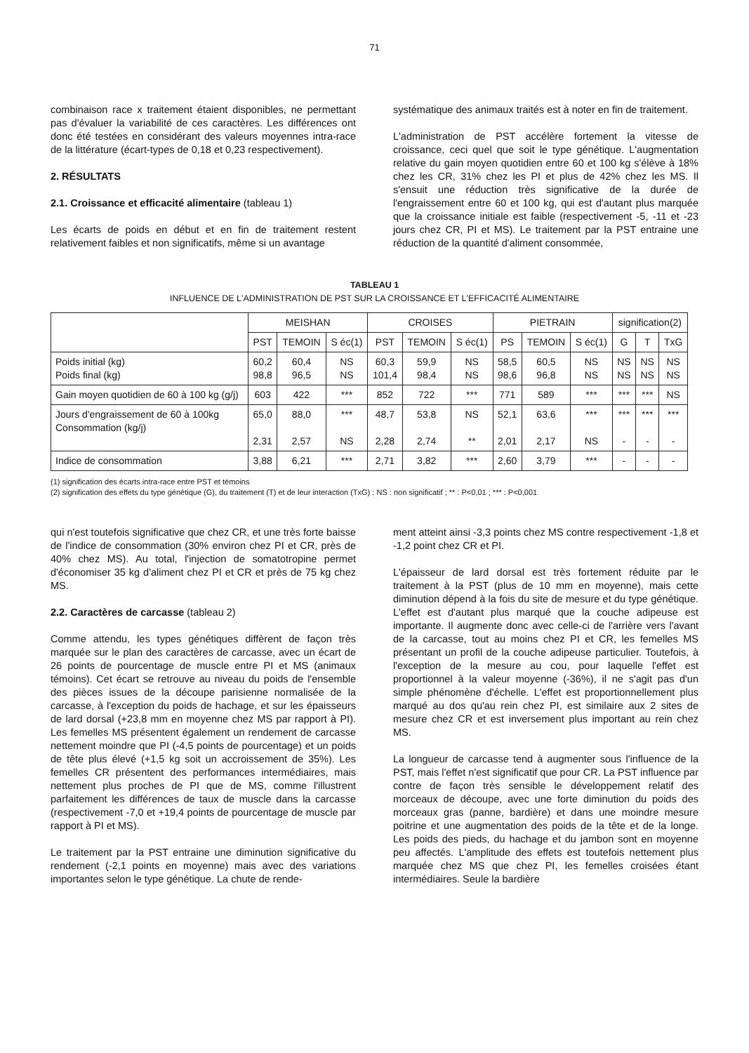71
combinaison race x traitement étaient disponibles, ne permettant pas d'évaluer la variabilité de ces caractères. Les différences ont donc été testées en considérant des valeurs moyennes intra-race de la littérature (écart-types de 0,18 et 0,23 respectivement).
2. RÉSULTATS
2.1. Croissance et efficacité alimentaire (tableau 1)
Les écarts de poids en début et en fin de traitement restent relativement faibles et non significatifs, même si un avantage
systématique des animaux traités est à noter en fin de traitement.
L'administration de PST accélère fortement la vitesse de croissance, ceci quel que soit le type génétique. L'augmentation relative du gain moyen quotidien entre 60 et 100 kg s'élève à 18% chez les CR, 31% chez les PI et plus de 42% chez les MS. Il s'ensuit une réduction très significative de la durée de l'engraissement entre 60 et 100 kg, qui est d'autant plus marquée que la croissance initiale est faible (respectivement -5, -11 et -23 jours chez CR, PI et MS). Le traitement par la PST entraine une réduction de la quantité d'aliment consommée,
TABLEAU 1
INFLUENCE DE L'ADMINISTRATION DE PST SUR LA CROISSANCE ET L'EFFICACITÉ ALIMENTAIRE
| | MEISHAN | | | CROISES | | | PIETRAIN | | | signification(2) | | |
| --- | --- | --- | --- | --- | --- | --- | --- | --- | --- | --- | --- | --- |
| | PST | TEMOIN | S éc(1) | PST | TEMOIN | S éc(1) | PS | TEMOIN | S éc(1) | G | T | TxG |
| Poids initial (kg) Poids final (kg) | 60,2 98,8 | 60,4 96,5 | NS NS | 60,3 101,4 | 59,9 98,4 | NS NS | 58,5 98,6 | 60,5 96,8 | NS NS | NS NS | NS NS | NS NS |
| Gain moyen quotidien de 60 à 100 kg (g/j) | 603 | 422 | *** | 852 | 722 | *** | 771 | 589 | *** | *** | *** | NS |
| Jours d'engraissement de 60 à 100kg Consommation (kg/j) | 65,0 2,31 | 88,0 2,57 | *** NS | 48,7 2,28 | 53,8 2,74 | NS ** | 52,1 2,01 | 63,6 2,17 | *** NS | *** - | *** - | *** - |
| Indice de consommation | 3,88 | 6,21 | *** | 2,71 | 3,82 | *** | 2,60 | 3,79 | *** | - | - | - |
(1) signification des écarts intra-race entre PST et témoins
(2) signification des effets du type génétique (G), du traitement (T) et de leur interaction (TxG) : NS : non significatif ; ** : P<0,01 ; *** : P<0,001
qui n'est toutefois significative que chez CR, et une très forte baisse de l'indice de consommation (30% environ chez PI et CR, près de 40% chez MS). Au total, l'injection de somatotropine permet d'économiser 35 kg d'aliment chez PI et CR et près de 75 kg chez MS.
2.2. Caractères de carcasse (tableau 2)
Comme attendu, les types génétiques diffèrent de façon très marquée sur le plan des caractères de carcasse, avec un écart de 26 points de pourcentage de muscle entre PI et MS (animaux témoins). Cet écart se retrouve au niveau du poids de l'ensemble des pièces issues de la découpe parisienne normalisée de la carcasse, à l'exception du poids de hachage, et sur les épaisseurs de lard dorsal (+23,8 mm en moyenne chez MS par rapport à PI). Les femelles MS présentent également un rendement de carcasse nettement moindre que PI (-4,5 points de pourcentage) et un poids de tête plus élevé (+1,5 kg soit un accroissement de 35%). Les femelles CR présentent des performances intermédiaires, mais nettement plus proches de PI que de MS, comme l'illustrent parfaitement les différences de taux de muscle dans la carcasse (respectivement -7,0 et +19,4 points de pourcentage de muscle par rapport à PI et MS).
Le traitement par la PST entraine une diminution significative du rendement (-2,1 points en moyenne) mais avec des variations importantes selon le type génétique. La chute de rende-
ment atteint ainsi -3,3 points chez MS contre respectivement -1,8 et -1,2 point chez CR et PI.
L'épaisseur de lard dorsal est très fortement réduite par le traitement à la PST (plus de 10 mm en moyenne), mais cette diminution dépend à la fois du site de mesure et du type génétique. L'effet est d'autant plus marqué que la couche adipeuse est importante. Il augmente donc avec celle-ci de l'arrière vers l'avant de la carcasse, tout au moins chez PI et CR, les femelles MS présentant un profil de la couche adipeuse particulier. Toutefois, à l'exception de la mesure au cou, pour laquelle l'effet est proportionnel à la valeur moyenne (-36%), il ne s'agit pas d'un simple phénomène d'échelle. L'effet est proportionnellement plus marqué au dos qu'au rein chez PI, est similaire aux 2 sites de mesure chez CR et est inversement plus important au rein chez MS.
La longueur de carcasse tend à augmenter sous l'influence de la PST, mais l'effet n'est significatif que pour CR. La PST influence par contre de façon très sensible le développement relatif des morceaux de découpe, avec une forte diminution du poids des morceaux gras (panne, bardière) et dans une moindre mesure poitrine et une augmentation des poids de la tête et de la longe. Les poids des pieds, du hachage et du jambon sont en moyenne peu affectés. L'amplitude des effets est toutefois nettement plus marquée chez MS que chez PI, les femelles croisées étant intermédiaires. Seule la bardière